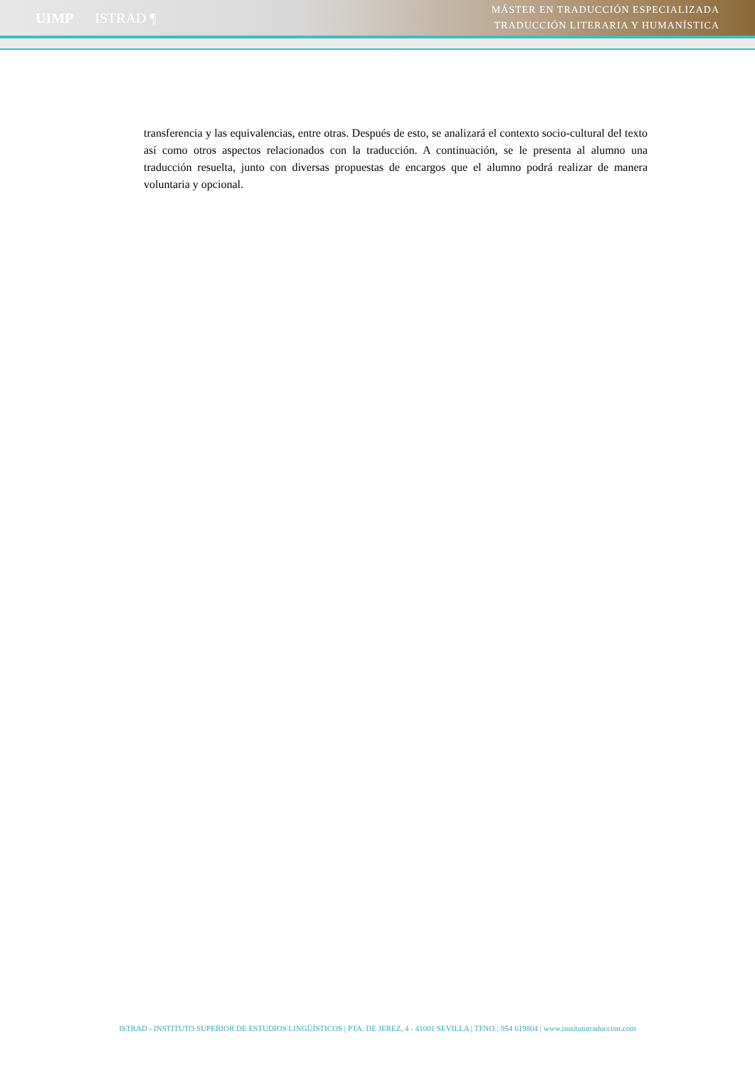UIMP ISTRAD ¶
MÁSTER EN TRADUCCIÓN ESPECIALIZADA
TRADUCCIÓN LITERARIA Y HUMANÍSTICA
transferencia y las equivalencias, entre otras. Después de esto, se analizará el contexto socio-cultural del texto así como otros aspectos relacionados con la traducción. A continuación, se le presenta al alumno una traducción resuelta, junto con diversas propuestas de encargos que el alumno podrá realizar de manera voluntaria y opcional.
ISTRAD - INSTITUTO SUPERIOR DE ESTUDIOS LINGÜÍSTICOS | PTA. DE JEREZ, 4 - 41001 SEVILLA | TFNO.: 954 619804 | www.institutotraduccion.com